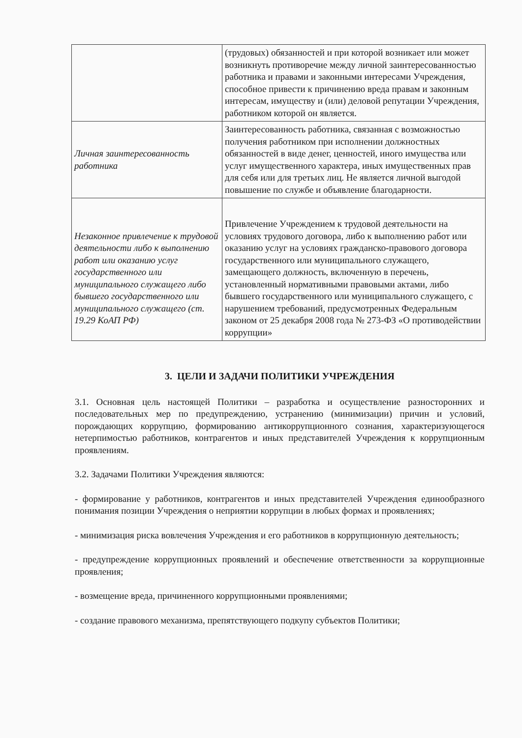| | (трудовых) обязанностей и при которой возникает или может возникнуть противоречие между личной заинтересованностью работника и правами и законными интересами Учреждения, способное привести к причинению вреда правам и законным интересам, имуществу и (или) деловой репутации Учреждения, работником которой он является. |
| Личная заинтересованность работника | Заинтересованность работника, связанная с возможностью получения работником при исполнении должностных обязанностей в виде денег, ценностей, иного имущества или услуг имущественного характера, иных имущественных прав для себя или для третьих лиц. Не является личной выгодой повышение по службе и объявление благодарности. |
| Незаконное привлечение к трудовой деятельности либо к выполнению работ или оказанию услуг государственного или муниципального служащего либо бывшего государственного или муниципального служащего (ст. 19.29 КоАП РФ) | Привлечение Учреждением к трудовой деятельности на условиях трудового договора, либо к выполнению работ или оказанию услуг на условиях гражданско-правового договора государственного или муниципального служащего, замещающего должность, включенную в перечень, установленный нормативными правовыми актами, либо бывшего государственного или муниципального служащего, с нарушением требований, предусмотренных Федеральным законом от 25 декабря 2008 года № 273-ФЗ «О противодействии коррупции» |
3. ЦЕЛИ И ЗАДАЧИ ПОЛИТИКИ УЧРЕЖДЕНИЯ
3.1. Основная цель настоящей Политики – разработка и осуществление разносторонних и последовательных мер по предупреждению, устранению (минимизации) причин и условий, порождающих коррупцию, формированию антикоррупционного сознания, характеризующегося нетерпимостью работников, контрагентов и иных представителей Учреждения к коррупционным проявлениям.
3.2. Задачами Политики Учреждения являются:
- формирование у работников, контрагентов и иных представителей Учреждения единообразного понимания позиции Учреждения о неприятии коррупции в любых формах и проявлениях;
- минимизация риска вовлечения Учреждения и его работников в коррупционную деятельность;
- предупреждение коррупционных проявлений и обеспечение ответственности за коррупционные проявления;
- возмещение вреда, причиненного коррупционными проявлениями;
- создание правового механизма, препятствующего подкупу субъектов Политики;